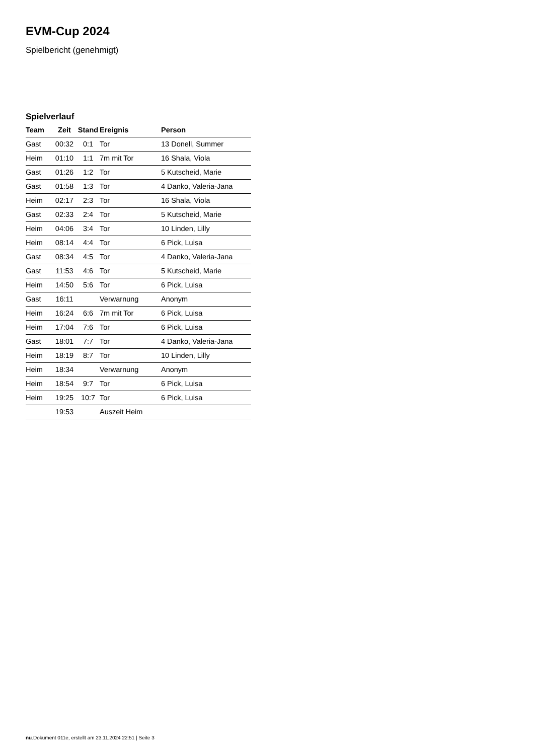EVM-Cup 2024
Spielbericht (genehmigt)
Spielverlauf
| Team | Zeit | Stand | Ereignis | Person |
| --- | --- | --- | --- | --- |
| Gast | 00:32 | 0:1 | Tor | 13 Donell, Summer |
| Heim | 01:10 | 1:1 | 7m mit Tor | 16 Shala, Viola |
| Gast | 01:26 | 1:2 | Tor | 5 Kutscheid, Marie |
| Gast | 01:58 | 1:3 | Tor | 4 Danko, Valeria-Jana |
| Heim | 02:17 | 2:3 | Tor | 16 Shala, Viola |
| Gast | 02:33 | 2:4 | Tor | 5 Kutscheid, Marie |
| Heim | 04:06 | 3:4 | Tor | 10 Linden, Lilly |
| Heim | 08:14 | 4:4 | Tor | 6 Pick, Luisa |
| Gast | 08:34 | 4:5 | Tor | 4 Danko, Valeria-Jana |
| Gast | 11:53 | 4:6 | Tor | 5 Kutscheid, Marie |
| Heim | 14:50 | 5:6 | Tor | 6 Pick, Luisa |
| Gast | 16:11 | | Verwarnung | Anonym |
| Heim | 16:24 | 6:6 | 7m mit Tor | 6 Pick, Luisa |
| Heim | 17:04 | 7:6 | Tor | 6 Pick, Luisa |
| Gast | 18:01 | 7:7 | Tor | 4 Danko, Valeria-Jana |
| Heim | 18:19 | 8:7 | Tor | 10 Linden, Lilly |
| Heim | 18:34 | | Verwarnung | Anonym |
| Heim | 18:54 | 9:7 | Tor | 6 Pick, Luisa |
| Heim | 19:25 | 10:7 | Tor | 6 Pick, Luisa |
| | 19:53 | | Auszeit Heim | |
nu.Dokument 011e, erstellt am 23.11.2024 22:51 | Seite 3